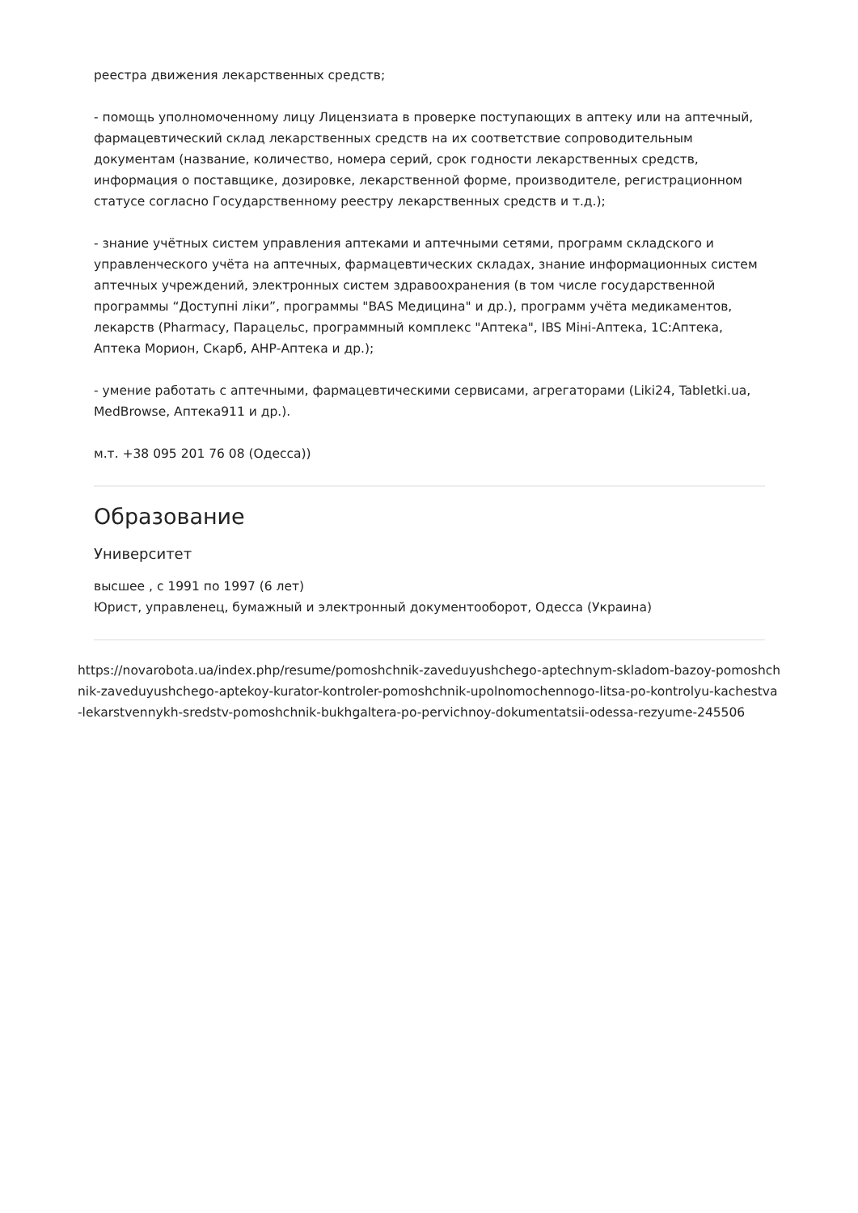реестра движения лекарственных средств;
- помощь уполномоченному лицу Лицензиата в проверке поступающих в аптеку или на аптечный, фармацевтический склад лекарственных средств на их соответствие сопроводительным документам (название, количество, номера серий, срок годности лекарственных средств, информация о поставщике, дозировке, лекарственной форме, производителе, регистрационном статусе согласно Государственному реестру лекарственных средств и т.д.);
- знание учётных систем управления аптеками и аптечными сетями, программ складского и управленческого учёта на аптечных, фармацевтических складах, знание информационных систем аптечных учреждений, электронных систем здравоохранения (в том числе государственной программы “Доступні ліки”, программы "BAS Медицина" и др.), программ учёта медикаментов, лекарств (Pharmacy, Парацельс, программный комплекс "Аптека", IBS Міні-Аптека, 1С:Аптека, Аптека Морион, Скарб, АНР-Аптека и др.);
- умение работать с аптечными, фармацевтическими сервисами, агрегаторами (Liki24, Tabletki.ua, MedBrowse, Аптека911 и др.).
м.т. +38 095 201 76 08 (Одесса))
Образование
Университет
высшее , с 1991 по 1997 (6 лет)
Юрист, управленец, бумажный и электронный документооборот, Одесса (Украина)
https://novarobota.ua/index.php/resume/pomoshchnik-zaveduyushchego-aptechnym-skladom-bazoy-pomoshchnik-zaveduyushchego-aptekoy-kurator-kontroler-pomoshchnik-upolnomochennogo-litsa-po-kontrolyu-kachestva-lekarstvennykh-sredstv-pomoshchnik-bukhgaltera-po-pervichnoy-dokumentatsii-odessa-rezyume-245506